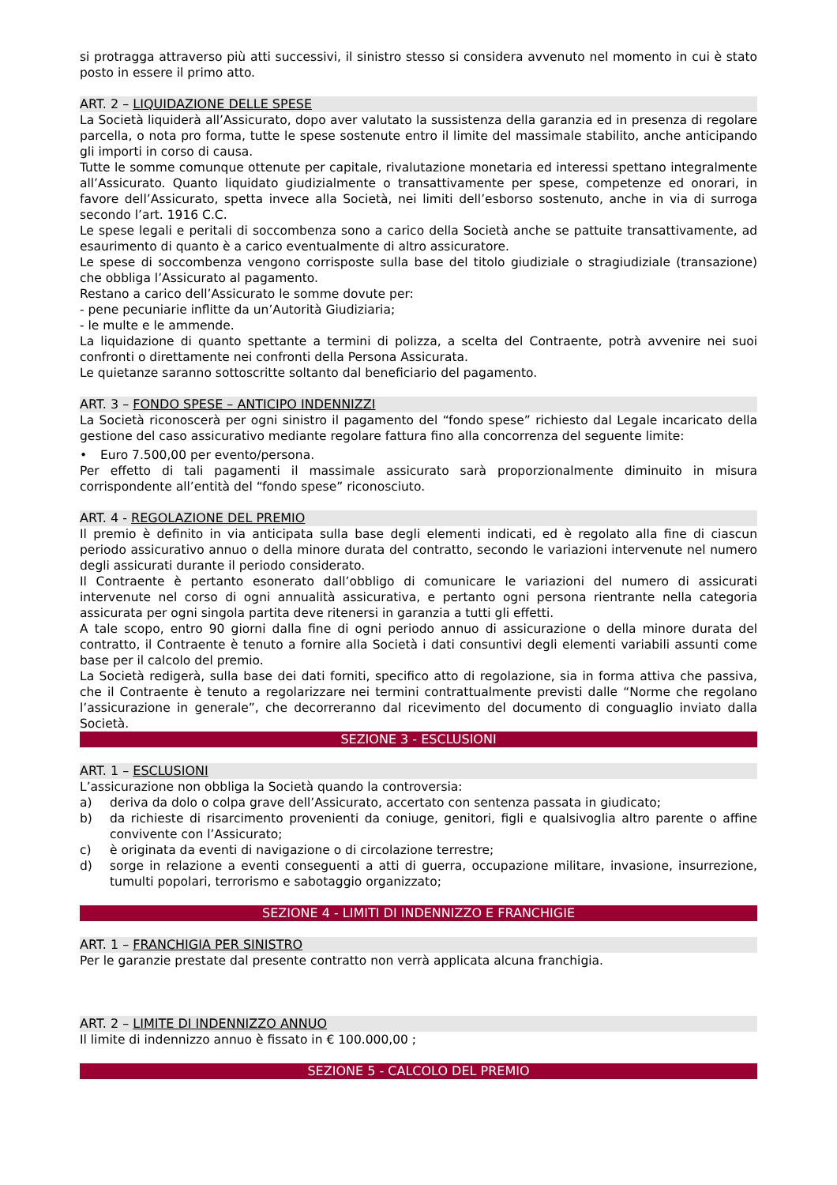si protragga attraverso più atti successivi, il sinistro stesso si considera avvenuto nel momento in cui è stato posto in essere il primo atto.
ART. 2 – LIQUIDAZIONE DELLE SPESE
La Società liquiderà all’Assicurato, dopo aver valutato la sussistenza della garanzia ed in presenza di regolare parcella, o nota pro forma, tutte le spese sostenute entro il limite del massimale stabilito, anche anticipando gli importi in corso di causa.
Tutte le somme comunque ottenute per capitale, rivalutazione monetaria ed interessi spettano integralmente all’Assicurato. Quanto liquidato giudizialmente o transattivamente per spese, competenze ed onorari, in favore dell’Assicurato, spetta invece alla Società, nei limiti dell’esborso sostenuto, anche in via di surroga secondo l’art. 1916 C.C.
Le spese legali e peritali di soccombenza sono a carico della Società anche se pattuite transattivamente, ad esaurimento di quanto è a carico eventualmente di altro assicuratore.
Le spese di soccombenza vengono corrisposte sulla base del titolo giudiziale o stragiudiziale (transazione) che obbliga l’Assicurato al pagamento.
Restano a carico dell’Assicurato le somme dovute per:
- pene pecuniarie inflitte da un’Autorità Giudiziaria;
- le multe e le ammende.
La liquidazione di quanto spettante a termini di polizza, a scelta del Contraente, potrà avvenire nei suoi confronti o direttamente nei confronti della Persona Assicurata.
Le quietanze saranno sottoscritte soltanto dal beneficiario del pagamento.
ART. 3 – FONDO SPESE – ANTICIPO INDENNIZZI
La Società riconoscerà per ogni sinistro il pagamento del “fondo spese” richiesto dal Legale incaricato della gestione del caso assicurativo mediante regolare fattura fino alla concorrenza del seguente limite:
• Euro 7.500,00 per evento/persona.
Per effetto di tali pagamenti il massimale assicurato sarà proporzionalmente diminuito in misura corrispondente all’entità del “fondo spese” riconosciuto.
ART. 4 - REGOLAZIONE DEL PREMIO
Il premio è definito in via anticipata sulla base degli elementi indicati, ed è regolato alla fine di ciascun periodo assicurativo annuo o della minore durata del contratto, secondo le variazioni intervenute nel numero degli assicurati durante il periodo considerato.
Il Contraente è pertanto esonerato dall’obbligo di comunicare le variazioni del numero di assicurati intervenute nel corso di ogni annualità assicurativa, e pertanto ogni persona rientrante nella categoria assicurata per ogni singola partita deve ritenersi in garanzia a tutti gli effetti.
A tale scopo, entro 90 giorni dalla fine di ogni periodo annuo di assicurazione o della minore durata del contratto, il Contraente è tenuto a fornire alla Società i dati consuntivi degli elementi variabili assunti come base per il calcolo del premio.
La Società redigerà, sulla base dei dati forniti, specifico atto di regolazione, sia in forma attiva che passiva, che il Contraente è tenuto a regolarizzare nei termini contrattualmente previsti dalle “Norme che regolano l’assicurazione in generale”, che decorreranno dal ricevimento del documento di conguaglio inviato dalla Società.
SEZIONE 3 - ESCLUSIONI
ART. 1 – ESCLUSIONI
L’assicurazione non obbliga la Società quando la controversia:
a) deriva da dolo o colpa grave dell’Assicurato, accertato con sentenza passata in giudicato;
b) da richieste di risarcimento provenienti da coniuge, genitori, figli e qualsivoglia altro parente o affine convivente con l’Assicurato;
c) è originata da eventi di navigazione o di circolazione terrestre;
d) sorge in relazione a eventi conseguenti a atti di guerra, occupazione militare, invasione, insurrezione, tumulti popolari, terrorismo e sabotaggio organizzato;
SEZIONE 4 - LIMITI DI INDENNIZZO E FRANCHIGIE
ART. 1 – FRANCHIGIA PER SINISTRO
Per le garanzie prestate dal presente contratto non verrà applicata alcuna franchigia.
ART. 2 – LIMITE DI INDENNIZZO ANNUO
Il limite di indennizzo annuo è fissato in € 100.000,00 ;
SEZIONE 5 - CALCOLO DEL PREMIO